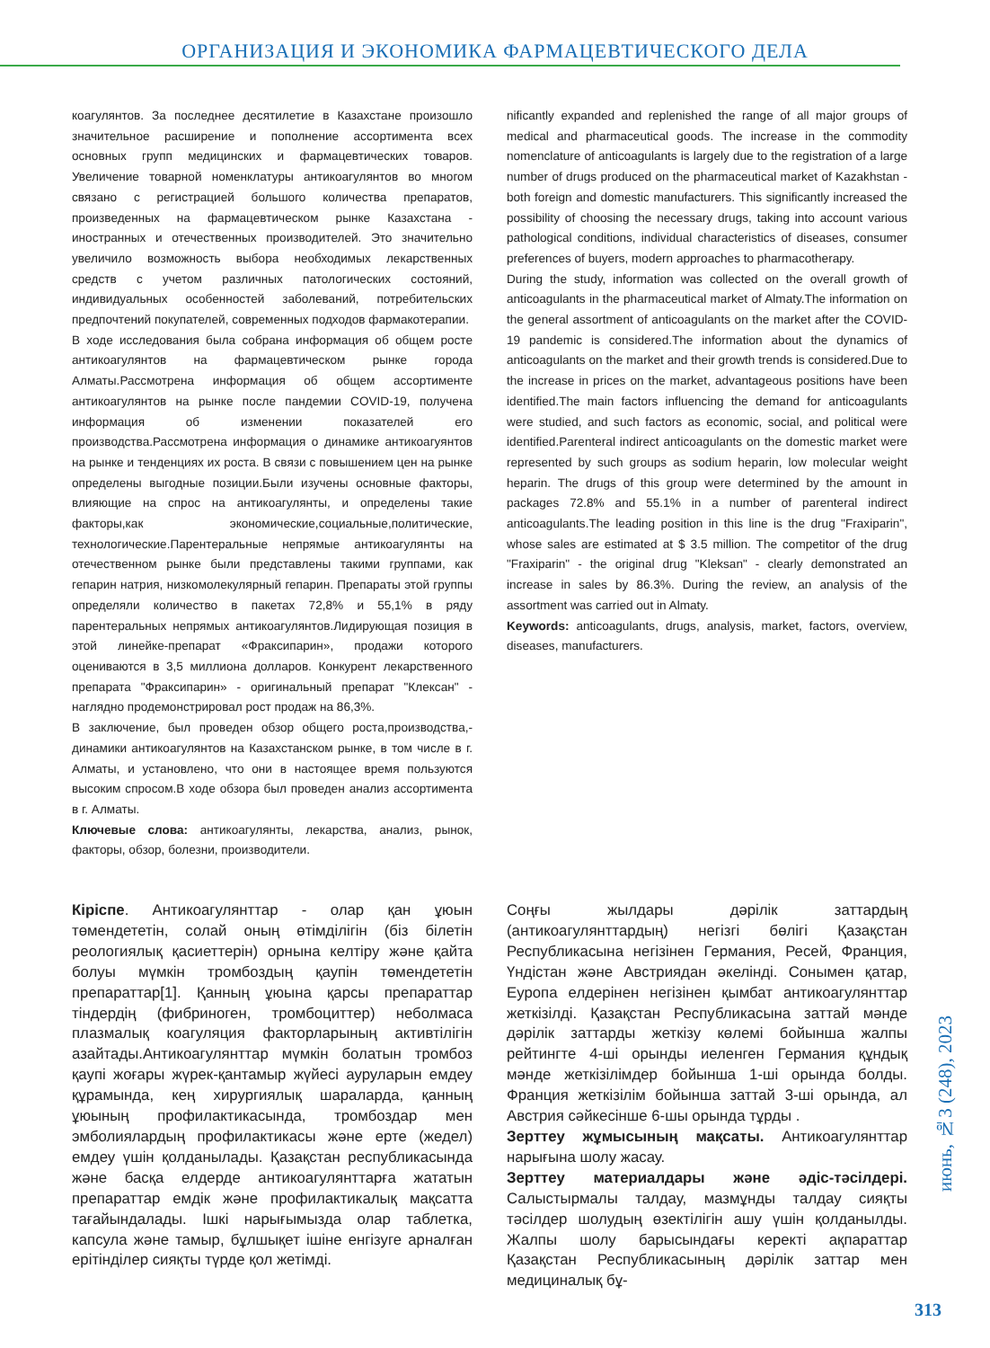ОРГАНИЗАЦИЯ И ЭКОНОМИКА ФАРМАЦЕВТИЧЕСКОГО ДЕЛА
коагулянтов. За последнее десятилетие в Казахстане произошло значительное расширение и пополнение ассортимента всех основных групп медицинских и фармацевтических товаров. Увеличение товарной номенклатуры антикоагулянтов во многом связано с регистрацией большого количества препаратов, произведенных на фармацевтическом рынке Казахстана - иностранных и отечественных производителей. Это значительно увеличило возможность выбора необходимых лекарственных средств с учетом различных патологических состояний, индивидуальных особенностей заболеваний, потребительских предпочтений покупателей, современных подходов фармакотерапии.
В ходе исследования была собрана информация об общем росте антикоагулянтов на фармацевтическом рынке города Алматы.Рассмотрена информация об общем ассортименте антикоагулянтов на рынке после пандемии COVID-19, получена информация об изменении показателей его производства.Рассмотрена информация о динамике антикоагуянтов на рынке и тенденциях их роста. В связи с повышением цен на рынке определены выгодные позиции.Были изучены основные факторы, влияющие на спрос на антикоагулянты, и определены такие факторы,как экономические,социальные,политические, технологические.Парентеральные непрямые антикоагулянты на отечественном рынке были представлены такими группами, как гепарин натрия, низкомолекулярный гепарин. Препараты этой группы определяли количество в пакетах 72,8% и 55,1% в ряду парентеральных непрямых антикоагулянтов.Лидирующая позиция в этой линейке-препарат «Фраксипарин», продажи которого оцениваются в 3,5 миллиона долларов. Конкурент лекарственного препарата "Фраксипарин» - оригинальный препарат "Клексан" - наглядно продемонстрировал рост продаж на 86,3%.
В заключение, был проведен обзор общего роста,производства,-динамики антикоагулянтов на Казахстанском рынке, в том числе в г. Алматы, и установлено, что они в настоящее время пользуются высоким спросом.В ходе обзора был проведен анализ ассортимента в г. Алматы.
Ключевые слова: антикоагулянты, лекарства, анализ, рынок, факторы, обзор, болезни, производители.
nificantly expanded and replenished the range of all major groups of medical and pharmaceutical goods. The increase in the commodity nomenclature of anticoagulants is largely due to the registration of a large number of drugs produced on the pharmaceutical market of Kazakhstan - both foreign and domestic manufacturers. This significantly increased the possibility of choosing the necessary drugs, taking into account various pathological conditions, individual characteristics of diseases, consumer preferences of buyers, modern approaches to pharmacotherapy.
During the study, information was collected on the overall growth of anticoagulants in the pharmaceutical market of Almaty.The information on the general assortment of anticoagulants on the market after the COVID-19 pandemic is considered.The information about the dynamics of anticoagulants on the market and their growth trends is considered.Due to the increase in prices on the market, advantageous positions have been identified.The main factors influencing the demand for anticoagulants were studied, and such factors as economic, social, and political were identified.Parenteral indirect anticoagulants on the domestic market were represented by such groups as sodium heparin, low molecular weight heparin. The drugs of this group were determined by the amount in packages 72.8% and 55.1% in a number of parenteral indirect anticoagulants.The leading position in this line is the drug "Fraxiparin", whose sales are estimated at $ 3.5 million. The competitor of the drug "Fraxiparin" - the original drug "Kleksan" - clearly demonstrated an increase in sales by 86.3%. During the review, an analysis of the assortment was carried out in Almaty.
Keywords: anticoagulants, drugs, analysis, market, factors, overview, diseases, manufacturers.
Кіріспе. Антикоагулянттар - олар қан ұюын төмендететін, солай оның өтімділігін (біз білетін реологиялық қасиеттерін) орнына келтіру және қайта болуы мүмкін тромбоздың қаупін төмендететін препараттар[1]. Қанның ұюына қарсы препараттар тіндердің (фибриноген, тромбоциттер) неболмаса плазмалық коагуляция факторларының активтілігін азайтады.Антикоагулянттар мүмкін болатын тромбоз қаупі жоғары жүрек-қантамыр жүйесі ауруларын емдеу құрамында, кең хирургиялық шараларда, қанның ұюының профилактикасында, тромбоздар мен эмболиялардың профилактикасы және ерте (жедел) емдеу үшін қолданылады. Қазақстан республикасында және басқа елдерде антикоагулянттарға жататын препараттар емдік және профилактикалық мақсатта тағайындалады. Ішкі нарығымызда олар таблетка, капсула және тамыр, бұлшықет ішіне енгізуге арналған ерітінділер сияқты түрде қол жетімді.
Соңғы жылдары дәрілік заттардың (антикоагулянттардың) негізгі бөлігі Қазақстан Республикасына негізінен Германия, Ресей, Франция, Үндістан және Австриядан әкелінді. Сонымен қатар, Еуропа елдерінен негізінен қымбат антикоагулянттар жеткізілді. Қазақстан Республикасына заттай мәнде дәрілік заттарды жеткізу көлемі бойынша жалпы рейтингте 4-ші орынды иеленген Германия құндық мәнде жеткізілімдер бойынша 1-ші орында болды. Франция жеткізілім бойынша заттай 3-ші орында, ал Австрия сәйкесінше 6-шы орында тұрды .
Зерттеу жұмысының мақсаты. Антикоагулянттар нарығына шолу жасау.
Зерттеу материалдары және әдіс-тәсілдері. Салыстырмалы талдау, мазмұнды талдау сияқты тәсілдер шолудың өзектілігін ашу үшін қолданылды. Жалпы шолу барысындағы керекті ақпараттар Қазақстан Республикасының дәрілік заттар мен медициналық бұ-
июнь, №3 (248), 2023
313